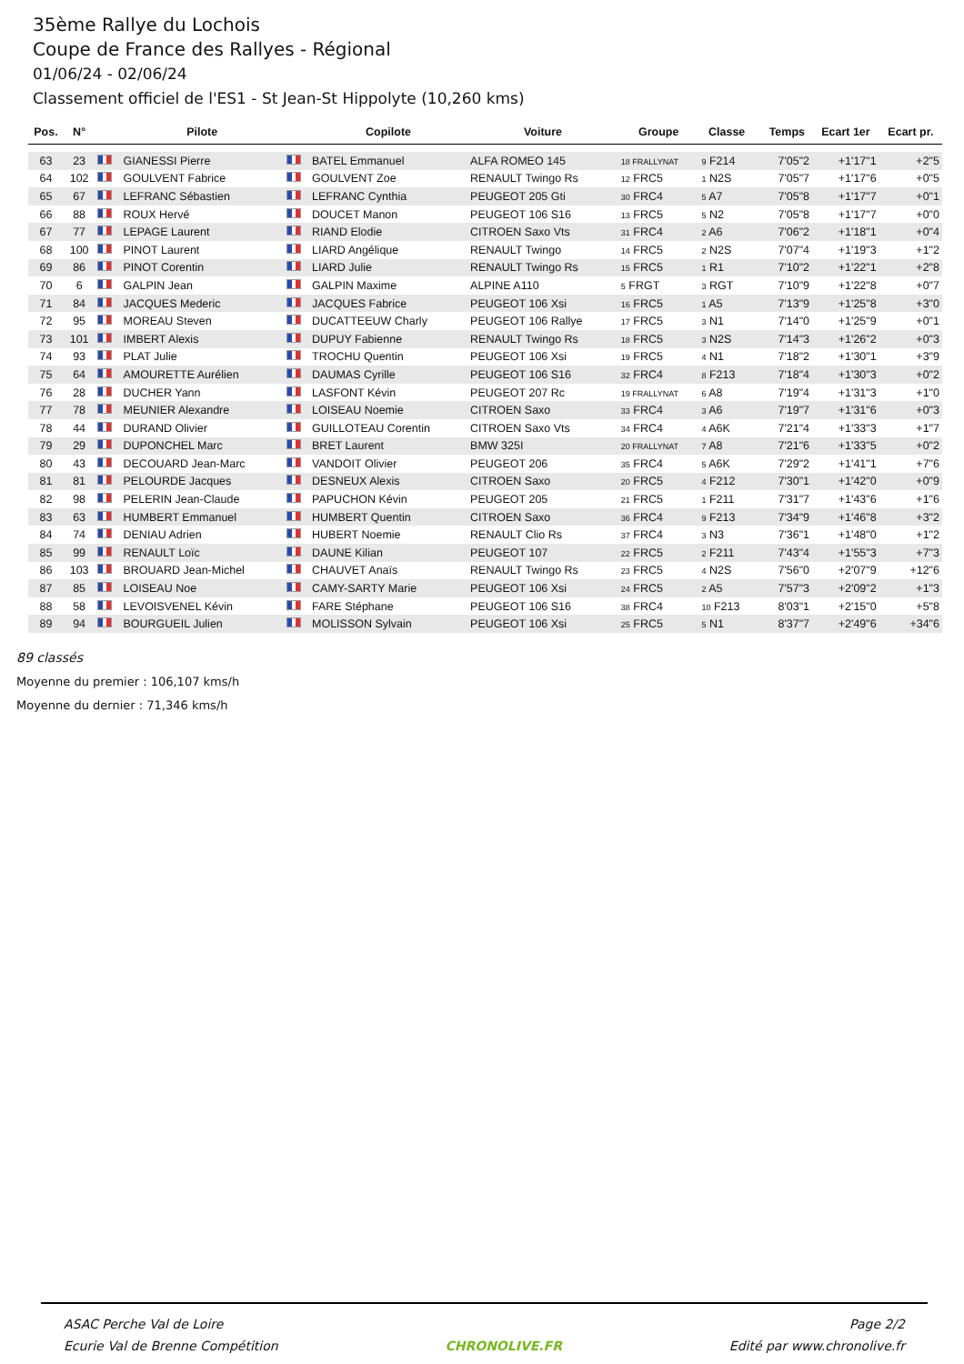35ème Rallye du Lochois
Coupe de France des Rallyes - Régional
01/06/24 - 02/06/24
Classement officiel de l'ES1 - St Jean-St Hippolyte (10,260 kms)
| Pos. | N° | | Pilote | | Copilote | Voiture | Groupe | Classe | | Temps | Ecart 1er | Ecart pr. |
| --- | --- | --- | --- | --- | --- | --- | --- | --- | --- | --- | --- | --- |
| 63 | 23 | | GIANESSI Pierre | | BATEL Emmanuel | ALFA ROMEO 145 | 18 FRALLYNAT | 9 F214 | | 7'05"2 | +1'17"1 | +2"5 |
| 64 | 102 | | GOULVENT Fabrice | | GOULVENT Zoe | RENAULT Twingo Rs | 12 FRC5 | 1 N2S | | 7'05"7 | +1'17"6 | +0"5 |
| 65 | 67 | | LEFRANC Sébastien | | LEFRANC Cynthia | PEUGEOT 205 Gti | 30 FRC4 | 5 A7 | | 7'05"8 | +1'17"7 | +0"1 |
| 66 | 88 | | ROUX Hervé | | DOUCET Manon | PEUGEOT 106 S16 | 13 FRC5 | 5 N2 | | 7'05"8 | +1'17"7 | +0"0 |
| 67 | 77 | | LEPAGE Laurent | | RIAND Elodie | CITROEN Saxo Vts | 31 FRC4 | 2 A6 | | 7'06"2 | +1'18"1 | +0"4 |
| 68 | 100 | | PINOT Laurent | | LIARD Angélique | RENAULT Twingo | 14 FRC5 | 2 N2S | | 7'07"4 | +1'19"3 | +1"2 |
| 69 | 86 | | PINOT Corentin | | LIARD Julie | RENAULT Twingo Rs | 15 FRC5 | 1 R1 | | 7'10"2 | +1'22"1 | +2"8 |
| 70 | 6 | | GALPIN Jean | | GALPIN Maxime | ALPINE A110 | 5 FRGT | 3 RGT | | 7'10"9 | +1'22"8 | +0"7 |
| 71 | 84 | | JACQUES Mederic | | JACQUES Fabrice | PEUGEOT 106 Xsi | 16 FRC5 | 1 A5 | | 7'13"9 | +1'25"8 | +3"0 |
| 72 | 95 | | MOREAU Steven | | DUCATTEEUW Charly | PEUGEOT 106 Rallye | 17 FRC5 | 3 N1 | | 7'14"0 | +1'25"9 | +0"1 |
| 73 | 101 | | IMBERT Alexis | | DUPUY Fabienne | RENAULT Twingo Rs | 18 FRC5 | 3 N2S | | 7'14"3 | +1'26"2 | +0"3 |
| 74 | 93 | | PLAT Julie | | TROCHU Quentin | PEUGEOT 106 Xsi | 19 FRC5 | 4 N1 | | 7'18"2 | +1'30"1 | +3"9 |
| 75 | 64 | | AMOURETTE Aurélien | | DAUMAS Cyrille | PEUGEOT 106 S16 | 32 FRC4 | 8 F213 | | 7'18"4 | +1'30"3 | +0"2 |
| 76 | 28 | | DUCHER Yann | | LASFONT Kévin | PEUGEOT 207 Rc | 19 FRALLYNAT | 6 A8 | | 7'19"4 | +1'31"3 | +1"0 |
| 77 | 78 | | MEUNIER Alexandre | | LOISEAU Noemie | CITROEN Saxo | 33 FRC4 | 3 A6 | | 7'19"7 | +1'31"6 | +0"3 |
| 78 | 44 | | DURAND Olivier | | GUILLOTEAU Corentin | CITROEN Saxo Vts | 34 FRC4 | 4 A6K | | 7'21"4 | +1'33"3 | +1"7 |
| 79 | 29 | | DUPONCHEL Marc | | BRET Laurent | BMW 325I | 20 FRALLYNAT | 7 A8 | | 7'21"6 | +1'33"5 | +0"2 |
| 80 | 43 | | DECOUARD Jean-Marc | | VANDOIT Olivier | PEUGEOT 206 | 35 FRC4 | 5 A6K | | 7'29"2 | +1'41"1 | +7"6 |
| 81 | 81 | | PELOURDE Jacques | | DESNEUX Alexis | CITROEN Saxo | 20 FRC5 | 4 F212 | | 7'30"1 | +1'42"0 | +0"9 |
| 82 | 98 | | PELERIN Jean-Claude | | PAPUCHON Kévin | PEUGEOT 205 | 21 FRC5 | 1 F211 | | 7'31"7 | +1'43"6 | +1"6 |
| 83 | 63 | | HUMBERT Emmanuel | | HUMBERT Quentin | CITROEN Saxo | 36 FRC4 | 9 F213 | | 7'34"9 | +1'46"8 | +3"2 |
| 84 | 74 | | DENIAU Adrien | | HUBERT Noemie | RENAULT Clio Rs | 37 FRC4 | 3 N3 | | 7'36"1 | +1'48"0 | +1"2 |
| 85 | 99 | | RENAULT Loïc | | DAUNE Kilian | PEUGEOT 107 | 22 FRC5 | 2 F211 | | 7'43"4 | +1'55"3 | +7"3 |
| 86 | 103 | | BROUARD Jean-Michel | | CHAUVET Anaïs | RENAULT Twingo Rs | 23 FRC5 | 4 N2S | | 7'56"0 | +2'07"9 | +12"6 |
| 87 | 85 | | LOISEAU Noe | | CAMY-SARTY Marie | PEUGEOT 106 Xsi | 24 FRC5 | 2 A5 | | 7'57"3 | +2'09"2 | +1"3 |
| 88 | 58 | | LEVOISVENEL Kévin | | FARE Stéphane | PEUGEOT 106 S16 | 38 FRC4 | 10 F213 | | 8'03"1 | +2'15"0 | +5"8 |
| 89 | 94 | | BOURGUEIL Julien | | MOLISSON Sylvain | PEUGEOT 106 Xsi | 25 FRC5 | 5 N1 | | 8'37"7 | +2'49"6 | +34"6 |
89 classés
Moyenne du premier : 106,107 kms/h
Moyenne du dernier : 71,346 kms/h
ASAC Perche Val de Loire
Ecurie Val de Brenne Compétition
CHRONOLIVE.FR Page 2/2
Edité par www.chronolive.fr